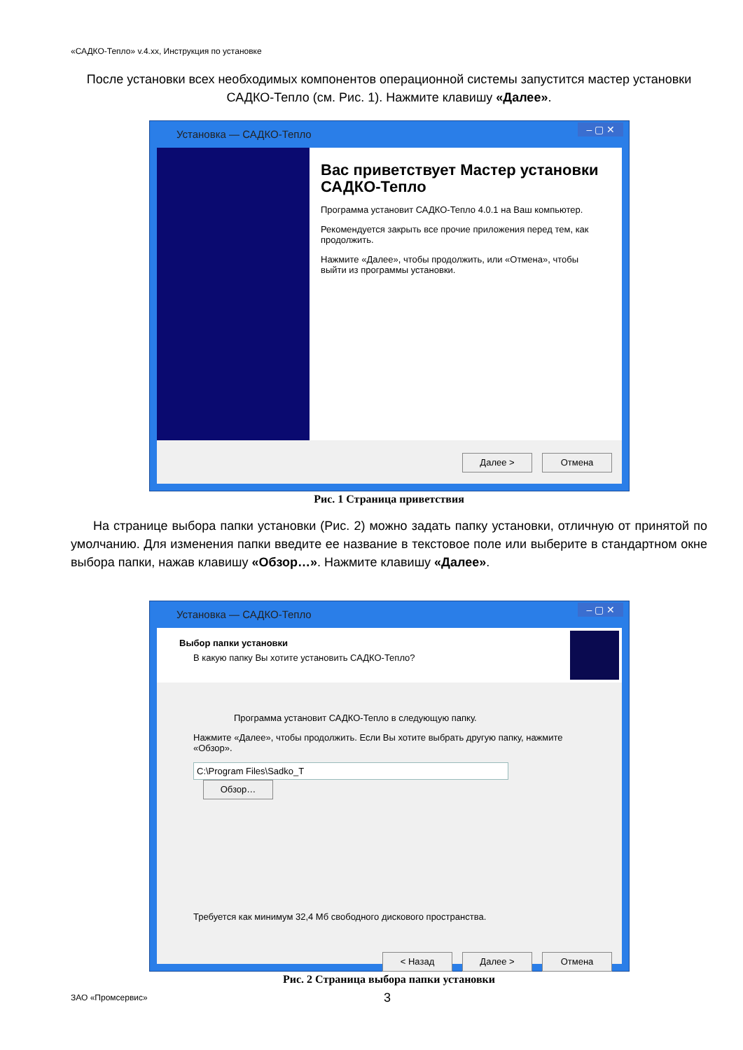«САДКО-Тепло» v.4.xx, Инструкция по установке
После установки всех необходимых компонентов операционной системы запустится мастер установки САДКО-Тепло (см. Рис. 1). Нажмите клавишу «Далее».
Установка — САДКО-Тепло
– ▢ ✕
Вас приветствует Мастер установки САДКО-Тепло
Программа установит САДКО-Тепло 4.0.1 на Ваш компьютер.
Рекомендуется закрыть все прочие приложения перед тем, как продолжить.
Нажмите «Далее», чтобы продолжить, или «Отмена», чтобы выйти из программы установки.
Далее > Отмена
Рис. 1 Страница приветствия
На странице выбора папки установки (Рис. 2) можно задать папку установки, отличную от принятой по умолчанию. Для изменения папки введите ее название в текстовое поле или выберите в стандартном окне выбора папки, нажав клавишу «Обзор…». Нажмите клавишу «Далее».
Установка — САДКО-Тепло
– ▢ ✕
Выбор папки установки
В какую папку Вы хотите установить САДКО-Тепло?
Программа установит САДКО-Тепло в следующую папку.
Нажмите «Далее», чтобы продолжить. Если Вы хотите выбрать другую папку, нажмите «Обзор».
C:\Program Files\Sadko_T Обзор…
Требуется как минимум 32,4 Мб свободного дискового пространства.
< Назад Далее > Отмена
Рис. 2 Страница выбора папки установки
ЗАО «Промсервис» 3